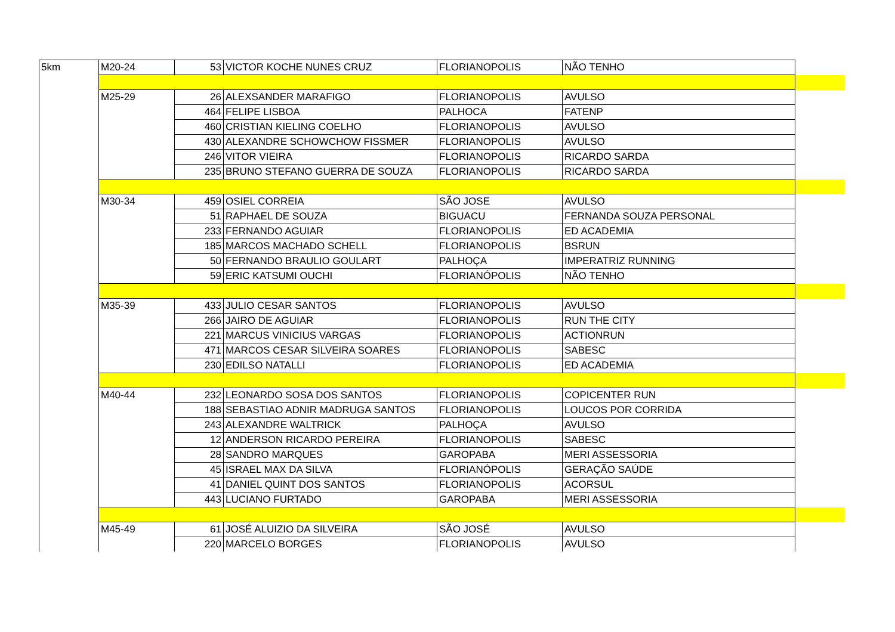| 5km | M20-24 | 53 | VICTOR KOCHE NUNES CRUZ | FLORIANOPOLIS | NÃO TENHO | |
| | M25-29 | 26 | ALEXSANDER MARAFIGO | FLORIANOPOLIS | AVULSO | |
| | | 464 | FELIPE LISBOA | PALHOCA | FATENP | |
| | | 460 | CRISTIAN KIELING COELHO | FLORIANOPOLIS | AVULSO | |
| | | 430 | ALEXANDRE SCHOWCHOW FISSMER | FLORIANOPOLIS | AVULSO | |
| | | 246 | VITOR VIEIRA | FLORIANOPOLIS | RICARDO SARDA | |
| | | 235 | BRUNO STEFANO GUERRA DE SOUZA | FLORIANOPOLIS | RICARDO SARDA | |
| | M30-34 | 459 | OSIEL CORREIA | SÃO JOSE | AVULSO | |
| | | 51 | RAPHAEL DE SOUZA | BIGUACU | FERNANDA SOUZA PERSONAL | |
| | | 233 | FERNANDO AGUIAR | FLORIANOPOLIS | ED ACADEMIA | |
| | | 185 | MARCOS MACHADO SCHELL | FLORIANOPOLIS | BSRUN | |
| | | 50 | FERNANDO BRAULIO GOULART | PALHOÇA | IMPERATRIZ RUNNING | |
| | | 59 | ERIC KATSUMI OUCHI | FLORIANÓPOLIS | NÃO TENHO | |
| | M35-39 | 433 | JULIO CESAR SANTOS | FLORIANOPOLIS | AVULSO | |
| | | 266 | JAIRO DE AGUIAR | FLORIANOPOLIS | RUN THE CITY | |
| | | 221 | MARCUS VINICIUS VARGAS | FLORIANOPOLIS | ACTIONRUN | |
| | | 471 | MARCOS CESAR SILVEIRA SOARES | FLORIANOPOLIS | SABESC | |
| | | 230 | EDILSO NATALLI | FLORIANOPOLIS | ED ACADEMIA | |
| | M40-44 | 232 | LEONARDO SOSA DOS SANTOS | FLORIANOPOLIS | COPICENTER RUN | |
| | | 188 | SEBASTIAO ADNIR MADRUGA SANTOS | FLORIANOPOLIS | LOUCOS POR CORRIDA | |
| | | 243 | ALEXANDRE WALTRICK | PALHOÇA | AVULSO | |
| | | 12 | ANDERSON RICARDO PEREIRA | FLORIANOPOLIS | SABESC | |
| | | 28 | SANDRO MARQUES | GAROPABA | MERI ASSESSORIA | |
| | | 45 | ISRAEL MAX DA SILVA | FLORIANÓPOLIS | GERAÇÃO SAÚDE | |
| | | 41 | DANIEL QUINT DOS SANTOS | FLORIANOPOLIS | ACORSUL | |
| | | 443 | LUCIANO FURTADO | GAROPABA | MERI ASSESSORIA | |
| | M45-49 | 61 | JOSÉ ALUIZIO DA SILVEIRA | SÃO JOSÉ | AVULSO | |
| | | 220 | MARCELO BORGES | FLORIANOPOLIS | AVULSO | |